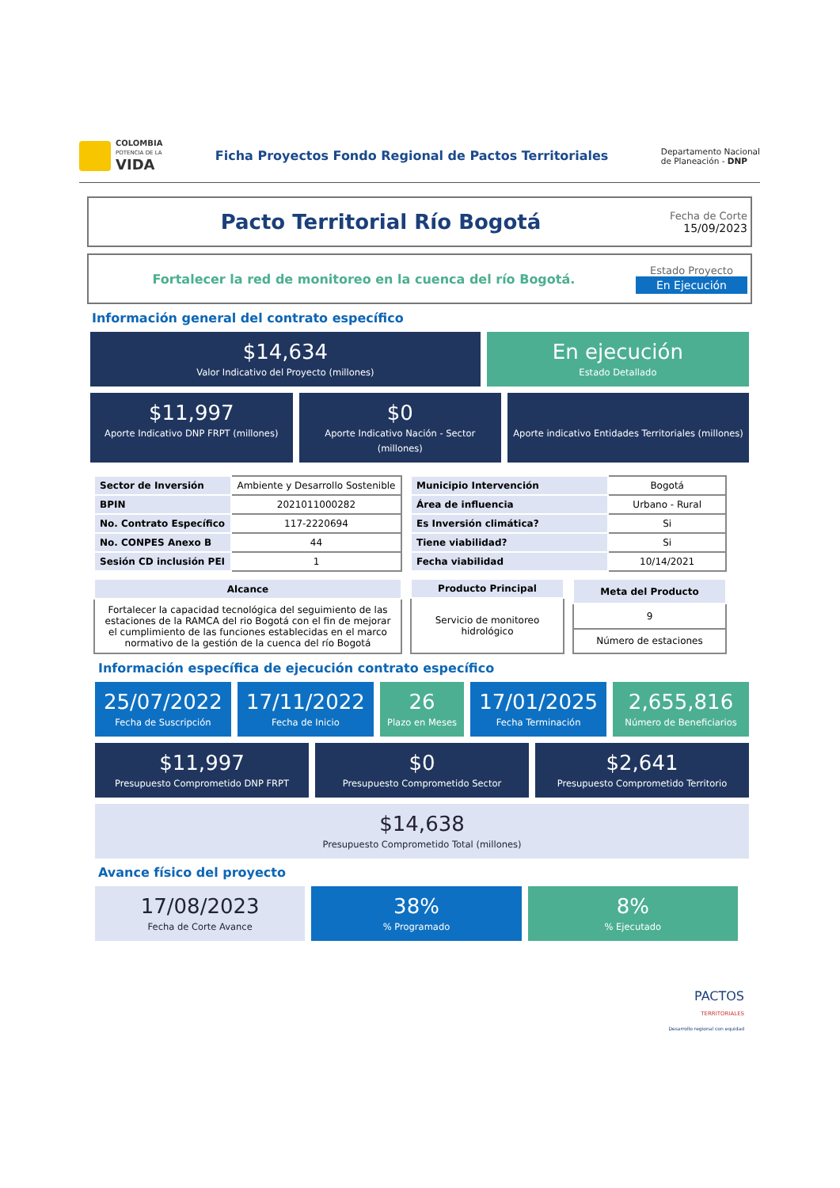COLOMBIA
POTENCIA DE LA
VIDA
Ficha Proyectos Fondo Regional de Pactos Territoriales
Departamento Nacional
de Planeación - DNP
Pacto Territorial Río Bogotá
Fecha de Corte
15/09/2023
Fortalecer la red de monitoreo en la cuenca del río Bogotá.
Estado Proyecto
En Ejecución
Información general del contrato específico
$14,634
Valor Indicativo del Proyecto (millones)
En ejecución
Estado Detallado
$11,997
Aporte Indicativo DNP FRPT (millones)
$0
Aporte Indicativo Nación - Sector (millones)
Aporte indicativo Entidades Territoriales (millones)
| Sector de Inversión | Ambiente y Desarrollo Sostenible |
| BPIN | 2021011000282 |
| No. Contrato Específico | 117-2220694 |
| No. CONPES Anexo B | 44 |
| Sesión CD inclusión PEI | 1 |
| Municipio Intervención | Bogotá |
| Área de influencia | Urbano - Rural |
| Es Inversión climática? | Si |
| Tiene viabilidad? | Si |
| Fecha viabilidad | 10/14/2021 |
| Alcance |
| Fortalecer la capacidad tecnológica del seguimiento de las estaciones de la RAMCA del rio Bogotá con el fin de mejorar el cumplimiento de las funciones establecidas en el marco normativo de la gestión de la cuenca del río Bogotá |
| Producto Principal |
| Servicio de monitoreo hidrológico |
| Meta del Producto |
| 9 |
| Número de estaciones |
Información específica de ejecución contrato específico
25/07/2022
Fecha de Suscripción
17/11/2022
Fecha de Inicio
26
Plazo en Meses
17/01/2025
Fecha Terminación
2,655,816
Número de Beneficiarios
$11,997
Presupuesto Comprometido DNP FRPT
$0
Presupuesto Comprometido Sector
$2,641
Presupuesto Comprometido Territorio
$14,638
Presupuesto Comprometido Total (millones)
Avance físico del proyecto
17/08/2023
Fecha de Corte Avance
38%% Programado
8%% Ejecutado
PACTOS
TERRITORIALES
Desarrollo regional con equidad